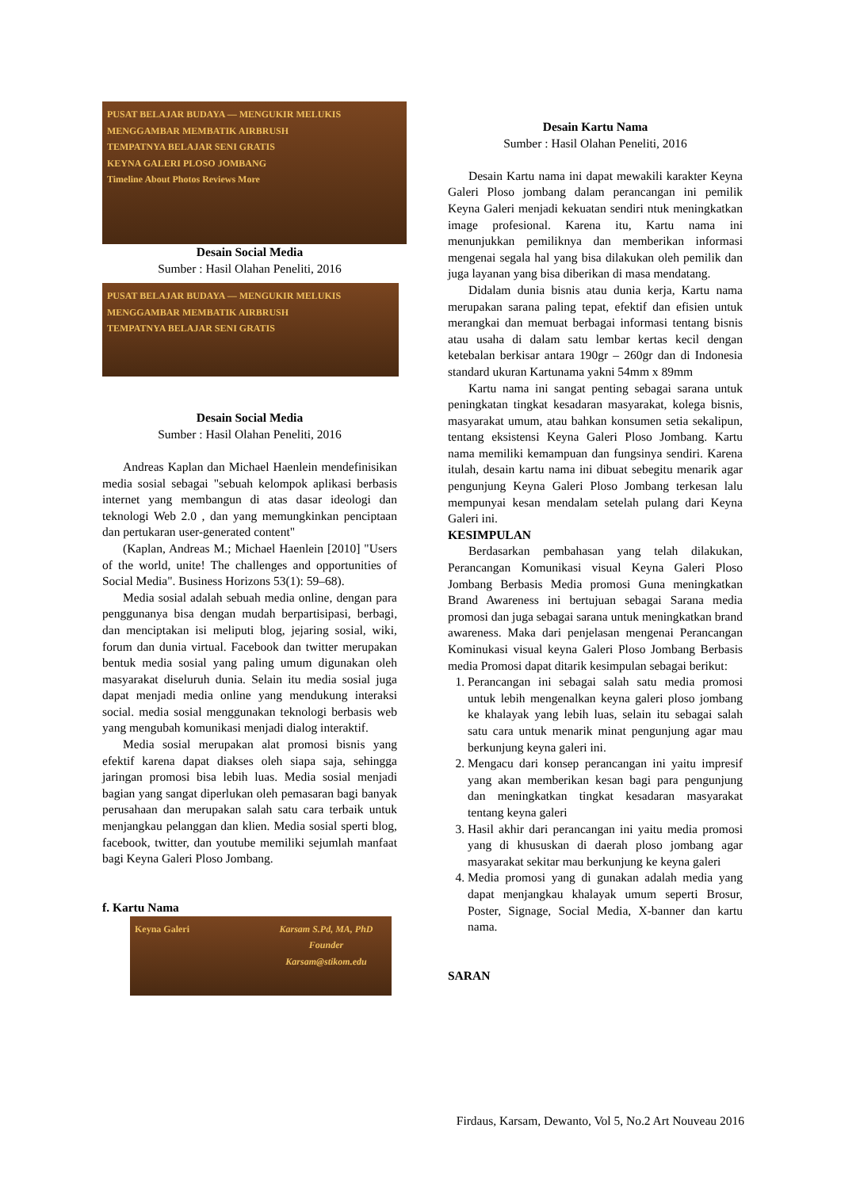PUSAT BELAJAR BUDAYA — MENGUKIR MELUKIS MENGGAMBAR MEMBATIK AIRBRUSH
TEMPATNYA BELAJAR SENI GRATIS
KEYNA GALERI PLOSO JOMBANG
Timeline About Photos Reviews More
Desain Social Media
Sumber : Hasil Olahan Peneliti, 2016
PUSAT BELAJAR BUDAYA — MENGUKIR MELUKIS MENGGAMBAR MEMBATIK AIRBRUSH
TEMPATNYA BELAJAR SENI GRATIS
Desain Social Media
Sumber : Hasil Olahan Peneliti, 2016
Andreas Kaplan dan Michael Haenlein mendefinisikan media sosial sebagai "sebuah kelompok aplikasi berbasis internet yang membangun di atas dasar ideologi dan teknologi Web 2.0 , dan yang memungkinkan penciptaan dan pertukaran user-generated content"
(Kaplan, Andreas M.; Michael Haenlein [2010] "Users of the world, unite! The challenges and opportunities of Social Media". Business Horizons 53(1): 59–68).
Media sosial adalah sebuah media online, dengan para penggunanya bisa dengan mudah berpartisipasi, berbagi, dan menciptakan isi meliputi blog, jejaring sosial, wiki, forum dan dunia virtual. Facebook dan twitter merupakan bentuk media sosial yang paling umum digunakan oleh masyarakat diseluruh dunia. Selain itu media sosial juga dapat menjadi media online yang mendukung interaksi social. media sosial menggunakan teknologi berbasis web yang mengubah komunikasi menjadi dialog interaktif.
Media sosial merupakan alat promosi bisnis yang efektif karena dapat diakses oleh siapa saja, sehingga jaringan promosi bisa lebih luas. Media sosial menjadi bagian yang sangat diperlukan oleh pemasaran bagi banyak perusahaan dan merupakan salah satu cara terbaik untuk menjangkau pelanggan dan klien. Media sosial sperti blog, facebook, twitter, dan youtube memiliki sejumlah manfaat bagi Keyna Galeri Ploso Jombang.
f. Kartu Nama
Keyna Galeri Karsam S.Pd, MA, PhD
Founder
Karsam@stikom.edu
Desain Kartu Nama
Sumber : Hasil Olahan Peneliti, 2016
Desain Kartu nama ini dapat mewakili karakter Keyna Galeri Ploso jombang dalam perancangan ini pemilik Keyna Galeri menjadi kekuatan sendiri ntuk meningkatkan image profesional. Karena itu, Kartu nama ini menunjukkan pemiliknya dan memberikan informasi mengenai segala hal yang bisa dilakukan oleh pemilik dan juga layanan yang bisa diberikan di masa mendatang.
Didalam dunia bisnis atau dunia kerja, Kartu nama merupakan sarana paling tepat, efektif dan efisien untuk merangkai dan memuat berbagai informasi tentang bisnis atau usaha di dalam satu lembar kertas kecil dengan ketebalan berkisar antara 190gr – 260gr dan di Indonesia standard ukuran Kartunama yakni 54mm x 89mm
Kartu nama ini sangat penting sebagai sarana untuk peningkatan tingkat kesadaran masyarakat, kolega bisnis, masyarakat umum, atau bahkan konsumen setia sekalipun, tentang eksistensi Keyna Galeri Ploso Jombang. Kartu nama memiliki kemampuan dan fungsinya sendiri. Karena itulah, desain kartu nama ini dibuat sebegitu menarik agar pengunjung Keyna Galeri Ploso Jombang terkesan lalu mempunyai kesan mendalam setelah pulang dari Keyna Galeri ini.
KESIMPULAN
Berdasarkan pembahasan yang telah dilakukan, Perancangan Komunikasi visual Keyna Galeri Ploso Jombang Berbasis Media promosi Guna meningkatkan Brand Awareness ini bertujuan sebagai Sarana media promosi dan juga sebagai sarana untuk meningkatkan brand awareness. Maka dari penjelasan mengenai Perancangan Kominukasi visual keyna Galeri Ploso Jombang Berbasis media Promosi dapat ditarik kesimpulan sebagai berikut:
1. Perancangan ini sebagai salah satu media promosi untuk lebih mengenalkan keyna galeri ploso jombang ke khalayak yang lebih luas, selain itu sebagai salah satu cara untuk menarik minat pengunjung agar mau berkunjung keyna galeri ini.
2. Mengacu dari konsep perancangan ini yaitu impresif yang akan memberikan kesan bagi para pengunjung dan meningkatkan tingkat kesadaran masyarakat tentang keyna galeri
3. Hasil akhir dari perancangan ini yaitu media promosi yang di khususkan di daerah ploso jombang agar masyarakat sekitar mau berkunjung ke keyna galeri
4. Media promosi yang di gunakan adalah media yang dapat menjangkau khalayak umum seperti Brosur, Poster, Signage, Social Media, X-banner dan kartu nama.
SARAN
Firdaus, Karsam, Dewanto, Vol 5, No.2 Art Nouveau 2016